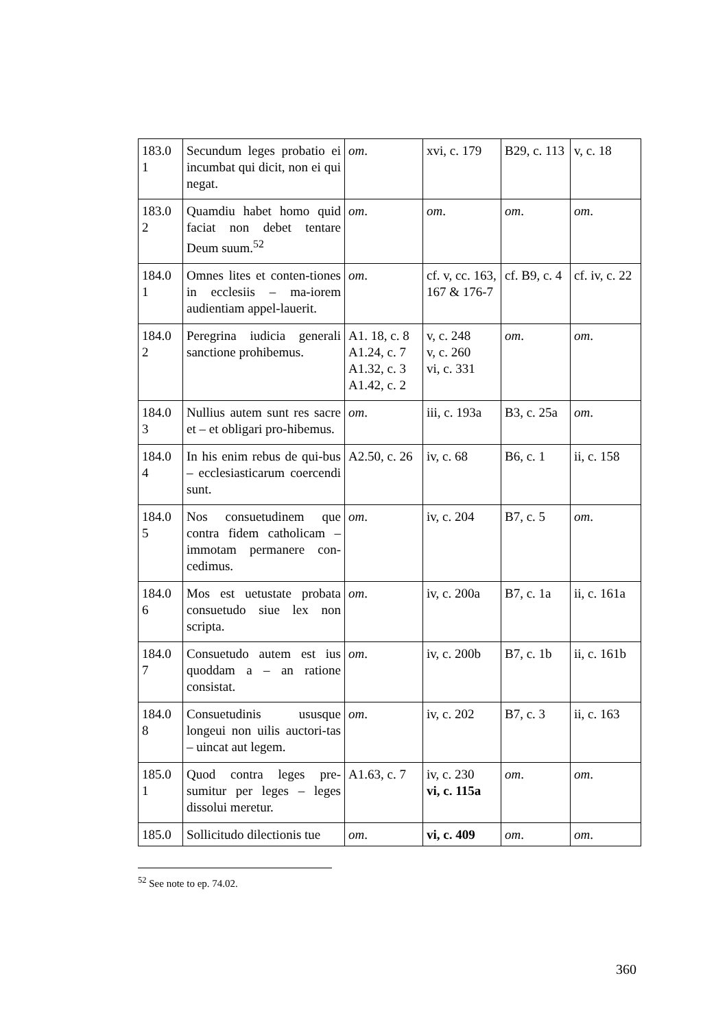| 183.0 1 | Secundum leges probatio ei incumbat qui dicit, non ei qui negat. | om . | xvi, c. 179 | B29, c. 113 | v, c. 18 |
| 183.0 2 | Quamdiu habet homo quid faciat non debet tentare Deum suum.<sup>52</sup> | om . | om . | om . | om . |
| 184.0 1 | Omnes lites et conten-tiones in ecclesiis – ma-iorem audientiam appel-lauerit. | om . | cf. v, cc. 163, 167 & 176-7 | cf. B9, c. 4 | cf. iv, c. 22 |
| 184.0 2 | Peregrina iudicia generali sanctione prohibemus. | A1. 18, c. 8 A1.24, c. 7 A1.32, c. 3 A1.42, c. 2 | v, c. 248 v, c. 260 vi, c. 331 | om . | om . |
| 184.0 3 | Nullius autem sunt res sacre et – et obligari pro-hibemus. | om . | iii, c. 193a | B3, c. 25a | om . |
| 184.0 4 | In his enim rebus de qui-bus – ecclesiasticarum coercendi sunt. | A2.50, c. 26 | iv, c. 68 | B6, c. 1 | ii, c. 158 |
| 184.0 5 | Nos consuetudinem que contra fidem catholicam – immotam permanere con-cedimus. | om . | iv, c. 204 | B7, c. 5 | om . |
| 184.0 6 | Mos est uetustate probata consuetudo siue lex non scripta. | om . | iv, c. 200a | B7, c. 1a | ii, c. 161a |
| 184.0 7 | Consuetudo autem est ius quoddam a – an ratione consistat. | om . | iv, c. 200b | B7, c. 1b | ii, c. 161b |
| 184.0 8 | Consuetudinis ususque longeui non uilis auctori-tas – uincat aut legem. | om . | iv, c. 202 | B7, c. 3 | ii, c. 163 |
| 185.0 1 | Quod contra leges pre-sumitur per leges – leges dissolui meretur. | A1.63, c. 7 | iv, c. 230 vi, c. 115a | om . | om . |
| 185.0 | Sollicitudo dilectionis tue | om . | vi, c. 409 | om . | om . |
<sup>52</sup> See note to ep. 74.02.
360